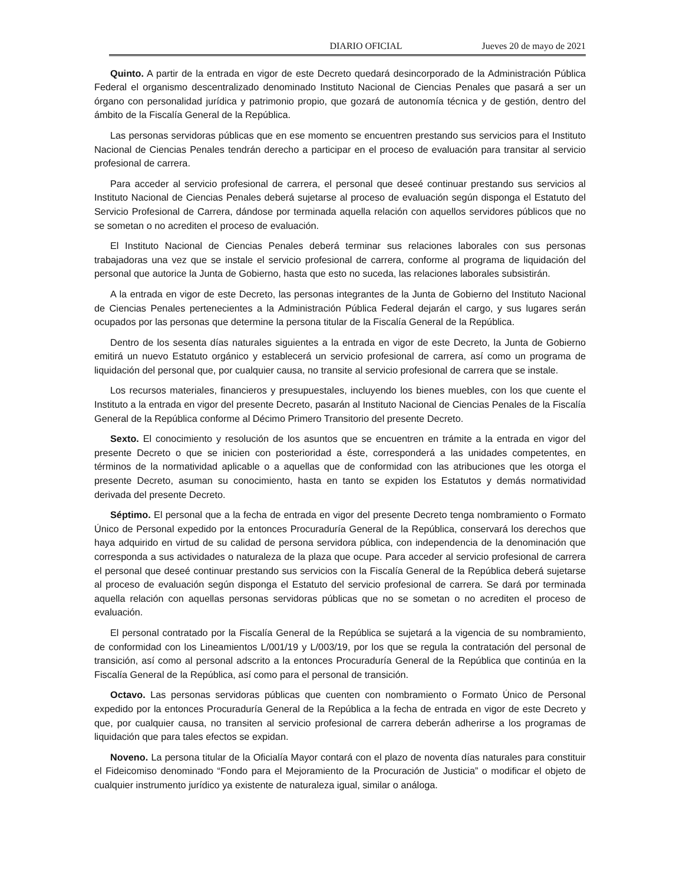DIARIO OFICIAL Jueves 20 de mayo de 2021
Quinto. A partir de la entrada en vigor de este Decreto quedará desincorporado de la Administración Pública Federal el organismo descentralizado denominado Instituto Nacional de Ciencias Penales que pasará a ser un órgano con personalidad jurídica y patrimonio propio, que gozará de autonomía técnica y de gestión, dentro del ámbito de la Fiscalía General de la República.
Las personas servidoras públicas que en ese momento se encuentren prestando sus servicios para el Instituto Nacional de Ciencias Penales tendrán derecho a participar en el proceso de evaluación para transitar al servicio profesional de carrera.
Para acceder al servicio profesional de carrera, el personal que deseé continuar prestando sus servicios al Instituto Nacional de Ciencias Penales deberá sujetarse al proceso de evaluación según disponga el Estatuto del Servicio Profesional de Carrera, dándose por terminada aquella relación con aquellos servidores públicos que no se sometan o no acrediten el proceso de evaluación.
El Instituto Nacional de Ciencias Penales deberá terminar sus relaciones laborales con sus personas trabajadoras una vez que se instale el servicio profesional de carrera, conforme al programa de liquidación del personal que autorice la Junta de Gobierno, hasta que esto no suceda, las relaciones laborales subsistirán.
A la entrada en vigor de este Decreto, las personas integrantes de la Junta de Gobierno del Instituto Nacional de Ciencias Penales pertenecientes a la Administración Pública Federal dejarán el cargo, y sus lugares serán ocupados por las personas que determine la persona titular de la Fiscalía General de la República.
Dentro de los sesenta días naturales siguientes a la entrada en vigor de este Decreto, la Junta de Gobierno emitirá un nuevo Estatuto orgánico y establecerá un servicio profesional de carrera, así como un programa de liquidación del personal que, por cualquier causa, no transite al servicio profesional de carrera que se instale.
Los recursos materiales, financieros y presupuestales, incluyendo los bienes muebles, con los que cuente el Instituto a la entrada en vigor del presente Decreto, pasarán al Instituto Nacional de Ciencias Penales de la Fiscalía General de la República conforme al Décimo Primero Transitorio del presente Decreto.
Sexto. El conocimiento y resolución de los asuntos que se encuentren en trámite a la entrada en vigor del presente Decreto o que se inicien con posterioridad a éste, corresponderá a las unidades competentes, en términos de la normatividad aplicable o a aquellas que de conformidad con las atribuciones que les otorga el presente Decreto, asuman su conocimiento, hasta en tanto se expiden los Estatutos y demás normatividad derivada del presente Decreto.
Séptimo. El personal que a la fecha de entrada en vigor del presente Decreto tenga nombramiento o Formato Único de Personal expedido por la entonces Procuraduría General de la República, conservará los derechos que haya adquirido en virtud de su calidad de persona servidora pública, con independencia de la denominación que corresponda a sus actividades o naturaleza de la plaza que ocupe. Para acceder al servicio profesional de carrera el personal que deseé continuar prestando sus servicios con la Fiscalía General de la República deberá sujetarse al proceso de evaluación según disponga el Estatuto del servicio profesional de carrera. Se dará por terminada aquella relación con aquellas personas servidoras públicas que no se sometan o no acrediten el proceso de evaluación.
El personal contratado por la Fiscalía General de la República se sujetará a la vigencia de su nombramiento, de conformidad con los Lineamientos L/001/19 y L/003/19, por los que se regula la contratación del personal de transición, así como al personal adscrito a la entonces Procuraduría General de la República que continúa en la Fiscalía General de la República, así como para el personal de transición.
Octavo. Las personas servidoras públicas que cuenten con nombramiento o Formato Único de Personal expedido por la entonces Procuraduría General de la República a la fecha de entrada en vigor de este Decreto y que, por cualquier causa, no transiten al servicio profesional de carrera deberán adherirse a los programas de liquidación que para tales efectos se expidan.
Noveno. La persona titular de la Oficialía Mayor contará con el plazo de noventa días naturales para constituir el Fideicomiso denominado “Fondo para el Mejoramiento de la Procuración de Justicia” o modificar el objeto de cualquier instrumento jurídico ya existente de naturaleza igual, similar o análoga.